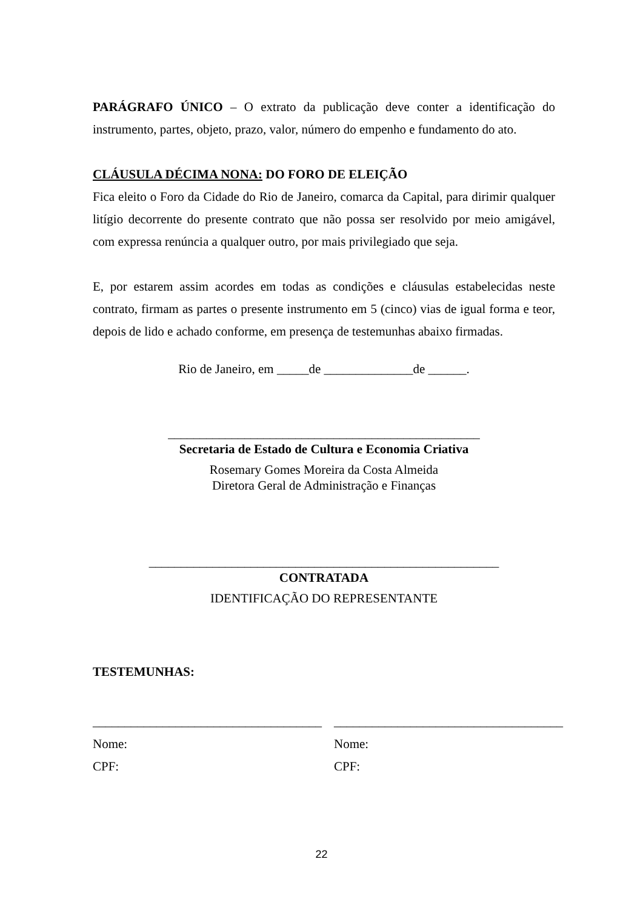PARÁGRAFO ÚNICO – O extrato da publicação deve conter a identificação do instrumento, partes, objeto, prazo, valor, número do empenho e fundamento do ato.
CLÁUSULA DÉCIMA NONA: DO FORO DE ELEIÇÃO
Fica eleito o Foro da Cidade do Rio de Janeiro, comarca da Capital, para dirimir qualquer litígio decorrente do presente contrato que não possa ser resolvido por meio amigável, com expressa renúncia a qualquer outro, por mais privilegiado que seja.
E, por estarem assim acordes em todas as condições e cláusulas estabelecidas neste contrato, firmam as partes o presente instrumento em 5 (cinco) vias de igual forma e teor, depois de lido e achado conforme, em presença de testemunhas abaixo firmadas.
Rio de Janeiro, em _____de ______________de ______.
_________________________________________________
Secretaria de Estado de Cultura e Economia Criativa
Rosemary Gomes Moreira da Costa Almeida
Diretora Geral de Administração e Finanças
_______________________________________________________
CONTRATADA
IDENTIFICAÇÃO DO REPRESENTANTE
TESTEMUNHAS:
____________________________________
Nome:
CPF:
____________________________________
Nome:
CPF:
22